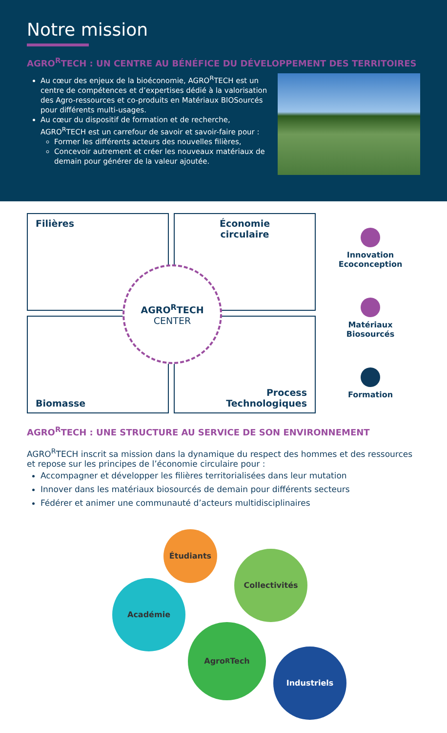Notre mission
AGRO<sup>R</sup>TECH : UN CENTRE AU BÉNÉFICE DU DÉVELOPPEMENT DES TERRITOIRES
Au cœur des enjeux de la bioéconomie, AGRO<sup>R</sup>TECH est un centre de compétences et d’expertises dédié à la valorisation des Agro-ressources et co-produits en Matériaux BIOSourcés pour différents multi-usages.
Au cœur du dispositif de formation et de recherche, AGRO<sup>R</sup>TECH est un carrefour de savoir et savoir-faire pour :
Former les différents acteurs des nouvelles filières,
Concevoir autrement et créer les nouveaux matériaux de demain pour générer de la valeur ajoutée.
Filières
Économie
circulaire
Biomasse
Process
Technologiques
AGRO<sup>R</sup>TECH
CENTER
Innovation
Ecoconception
Matériaux
Biosourcés
Formation
AGRO<sup>R</sup>TECH : UNE STRUCTURE AU SERVICE DE SON ENVIRONNEMENT
AGRO<sup>R</sup>TECH inscrit sa mission dans la dynamique du respect des hommes et des ressources et repose sur les principes de l’économie circulaire pour :
Accompagner et développer les filières territorialisées dans leur mutation
Innover dans les matériaux biosourcés de demain pour différents secteurs
Fédérer et animer une communauté d’acteurs multidisciplinaires
Étudiants
Collectivités
Académie
Agro<sup>R</sup>Tech
Industriels